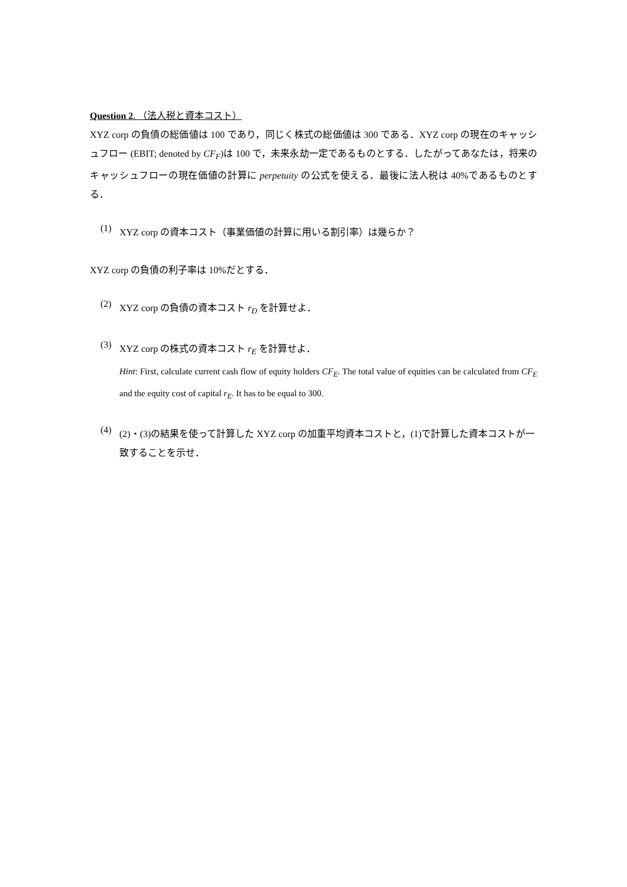Question 2. （法人税と資本コスト）
XYZ corp の負債の総価値は 100 であり，同じく株式の総価値は 300 である．XYZ corp の現在のキャッシュフロー (EBIT; denoted by CF<sub>F</sub>)は 100 で，未来永劫一定であるものとする．したがってあなたは，将来のキャッシュフローの現在価値の計算に perpetuity の公式を使える．最後に法人税は 40%であるものとする．
(1)
XYZ corp の資本コスト（事業価値の計算に用いる割引率）は幾らか？
XYZ corp の負債の利子率は 10%だとする．
(2)
XYZ corp の負債の資本コスト r<sub>D</sub> を計算せよ．
(3)
XYZ corp の株式の資本コスト r<sub>E</sub> を計算せよ．
Hint: First, calculate current cash flow of equity holders CF<sub>E</sub>. The total value of equities can be calculated from CF<sub>E</sub> and the equity cost of capital r<sub>E</sub>. It has to be equal to 300.
(4)
(2)・(3)の結果を使って計算した XYZ corp の加重平均資本コストと，(1)で計算した資本コストが一致することを示せ．